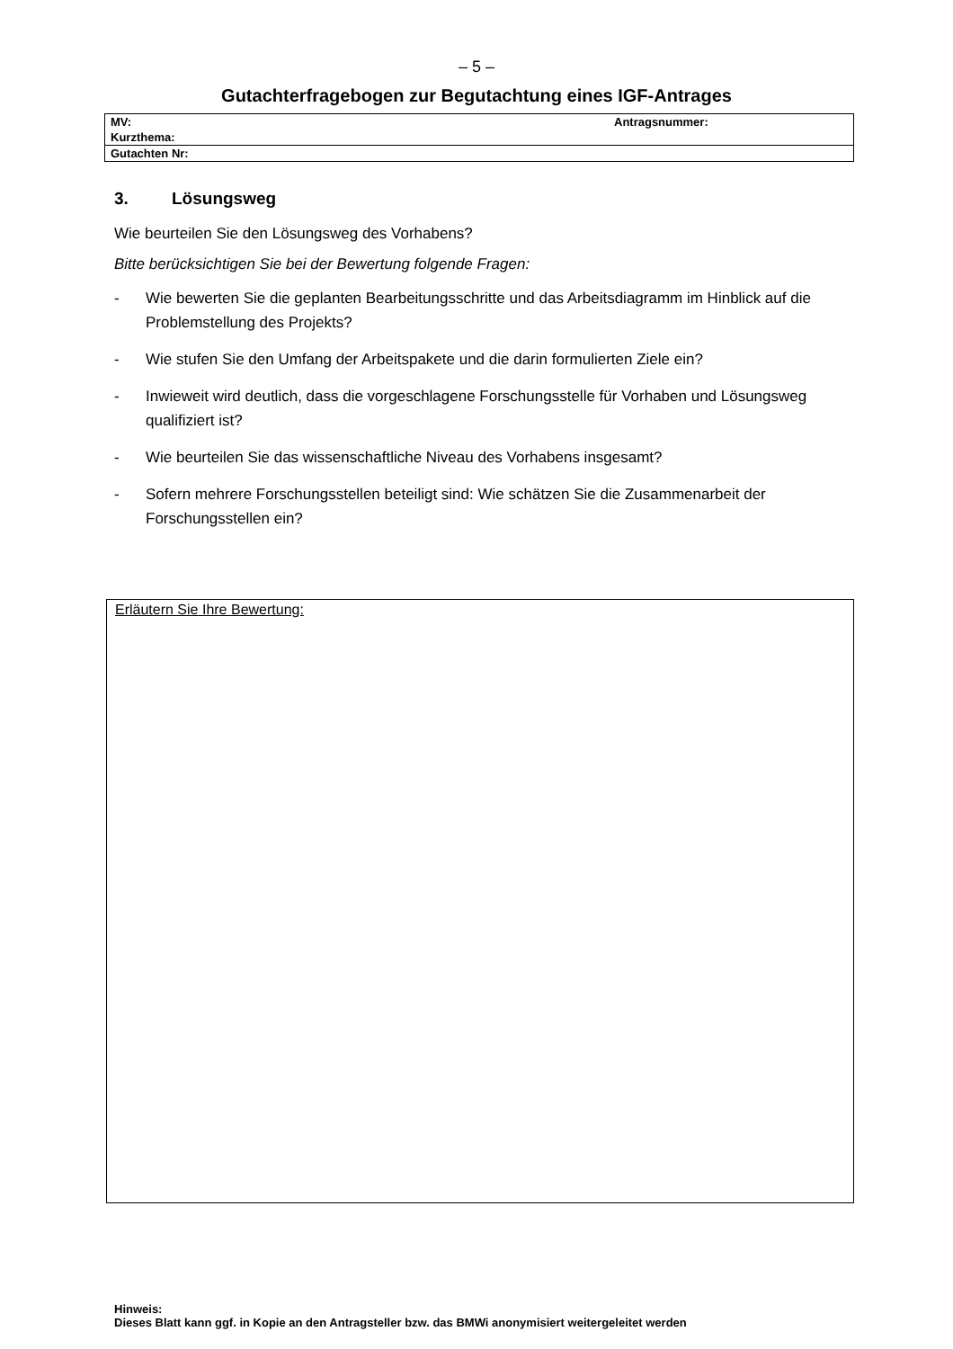– 5 –
Gutachterfragebogen zur Begutachtung eines IGF-Antrages
| MV: | Antragsnummer: |
| Kurzthema: | |
| Gutachten Nr: | |
3. Lösungsweg
Wie beurteilen Sie den Lösungsweg des Vorhabens?
Bitte berücksichtigen Sie bei der Bewertung folgende Fragen:
- Wie bewerten Sie die geplanten Bearbeitungsschritte und das Arbeitsdiagramm im Hinblick auf die Problemstellung des Projekts?
- Wie stufen Sie den Umfang der Arbeitspakete und die darin formulierten Ziele ein?
- Inwieweit wird deutlich, dass die vorgeschlagene Forschungsstelle für Vorhaben und Lösungsweg qualifiziert ist?
- Wie beurteilen Sie das wissenschaftliche Niveau des Vorhabens insgesamt?
- Sofern mehrere Forschungsstellen beteiligt sind: Wie schätzen Sie die Zusammenarbeit der Forschungsstellen ein?
Erläutern Sie Ihre Bewertung:
Hinweis:
Dieses Blatt kann ggf. in Kopie an den Antragsteller bzw. das BMWi anonymisiert weitergeleitet werden